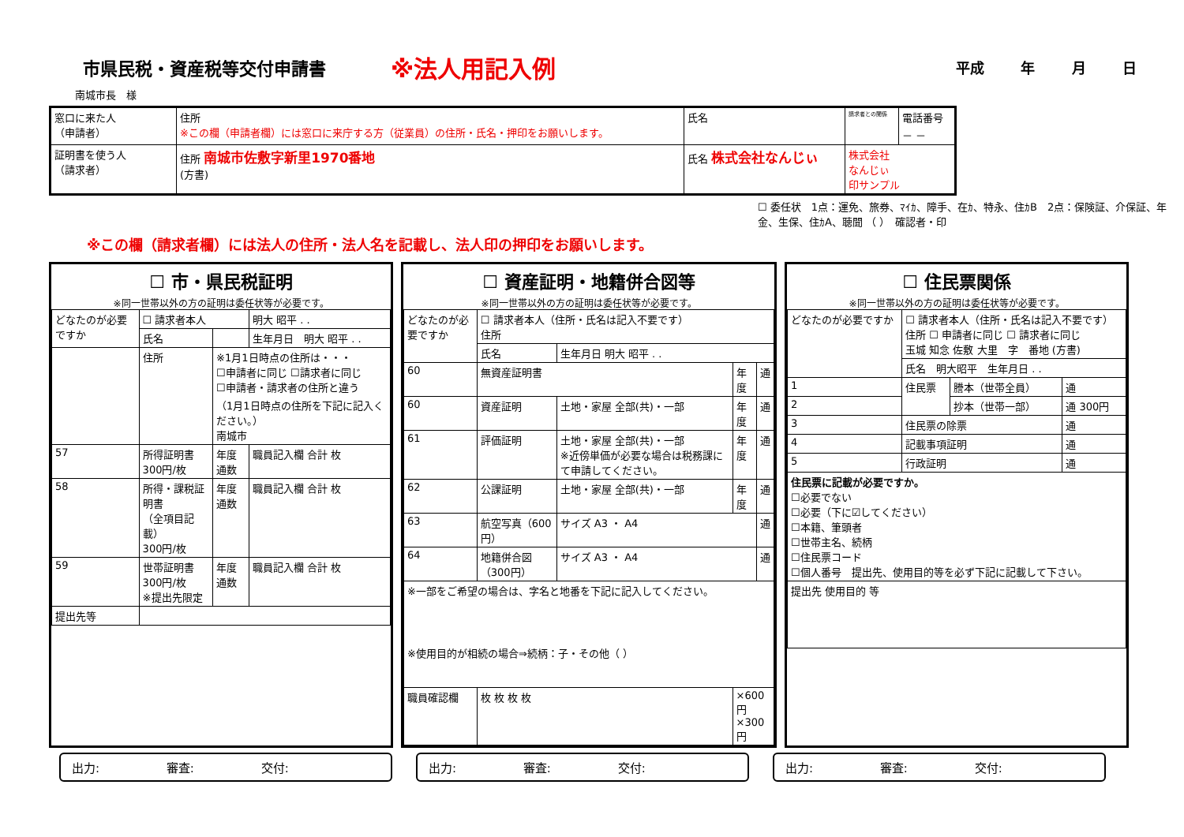市県民税・資産税等交付申請書
※法人用記入例
平成 年 月 日
南城市長　様
| 窓口に来た人 （申請者） | 住所 ※この欄（申請者欄）には窓口に来庁する方（従業員）の住所・氏名・押印をお願いします。 | 氏名 | 請求者との関係 | 電話番号 － － |
| 証明書を使う人 （請求者） | 住所 南城市佐敷字新里1970番地 (方書) | 氏名 株式会社なんじぃ | 株式会社 なんじぃ 印サンプル | |
☐ 委任状　1点：運免、旅券、ﾏｲｶ、障手、在ｶ、特永、住ｶB　2点：保険証、介保証、年金、生保、住ｶA、聴聞 （ ）　確認者・印
※この欄（請求者欄）には法人の住所・法人名を記載し、法人印の押印をお願いします。
☐ 市・県民税証明
※同一世帯以外の方の証明は委任状等が必要です。
| どなたのが必要ですか | ☐ 請求者本人 | | 明大 昭平 . . |
| | 氏名 | | 生年月日 明大 昭平 . . |
| | 住所 | ※1月1日時点の住所は・・・ ☐申請者に同じ ☐請求者に同じ ☐申請者・請求者の住所と違う （1月1日時点の住所を下記に記入ください。） 南城市 | |
| 57 | 所得証明書 300円/枚 | 年度 通数 | 職員記入欄 合計 枚 |
| 58 | 所得・課税証明書 （全項目記載） 300円/枚 | 年度 通数 | 職員記入欄 合計 枚 |
| 59 | 世帯証明書 300円/枚 ※提出先限定 | 年度 通数 | 職員記入欄 合計 枚 |
| 提出先等 | | | |
☐ 資産証明・地籍併合図等
※同一世帯以外の方の証明は委任状等が必要です。
| どなたのが必要ですか | ☐ 請求者本人（住所・氏名は記入不要です） 住所 | | | |
| | 氏名 | 生年月日 明大 昭平 . . | | |
| 60 | 無資産証明書 | | 年度 | 通 |
| 60 | 資産証明 | 土地・家屋 全部(共)・一部 | 年度 | 通 |
| 61 | 評価証明 | 土地・家屋 全部(共)・一部 ※近傍単価が必要な場合は税務課にて申請してください。 | 年度 | 通 |
| 62 | 公課証明 | 土地・家屋 全部(共)・一部 | 年度 | 通 |
| 63 | 航空写真（600円） | サイズ A3 ・ A4 | | 通 |
| 64 | 地籍併合図（300円） | サイズ A3 ・ A4 | | 通 |
| ※一部をご希望の場合は、字名と地番を下記に記入してください。 ※使用目的が相続の場合⇒続柄：子・その他（ ） | | | | |
| 職員確認欄 | 枚 枚 枚 枚 | | ×600円 ×300円 | |
☐ 住民票関係
※同一世帯以外の方の証明は委任状等が必要です。
| どなたのが必要ですか | ☐ 請求者本人（住所・氏名は記入不要です） 住所 ☐ 申請者に同じ ☐ 請求者に同じ 玉城 知念 佐敷 大里 字 番地 (方書) | | |
| | 氏名 明大昭平 生年月日 . . | | |
| 1 | 住民票 | 謄本（世帯全員） | 通 |
| 2 | | 抄本（世帯一部） | 通 300円 |
| 3 | 住民票の除票 | | 通 |
| 4 | 記載事項証明 | | 通 |
| 5 | 行政証明 | | 通 |
| 住民票に記載が必要ですか。 ☐必要でない ☐必要（下に☑してください） ☐本籍、筆頭者 ☐世帯主名、続柄 ☐住民票コード ☐個人番号 提出先、使用目的等を必ず下記に記載して下さい。 | | | |
| 提出先 使用目的 等 | | | |
出力: 審査: 交付: 出力: 審査: 交付: 出力: 審査: 交付: